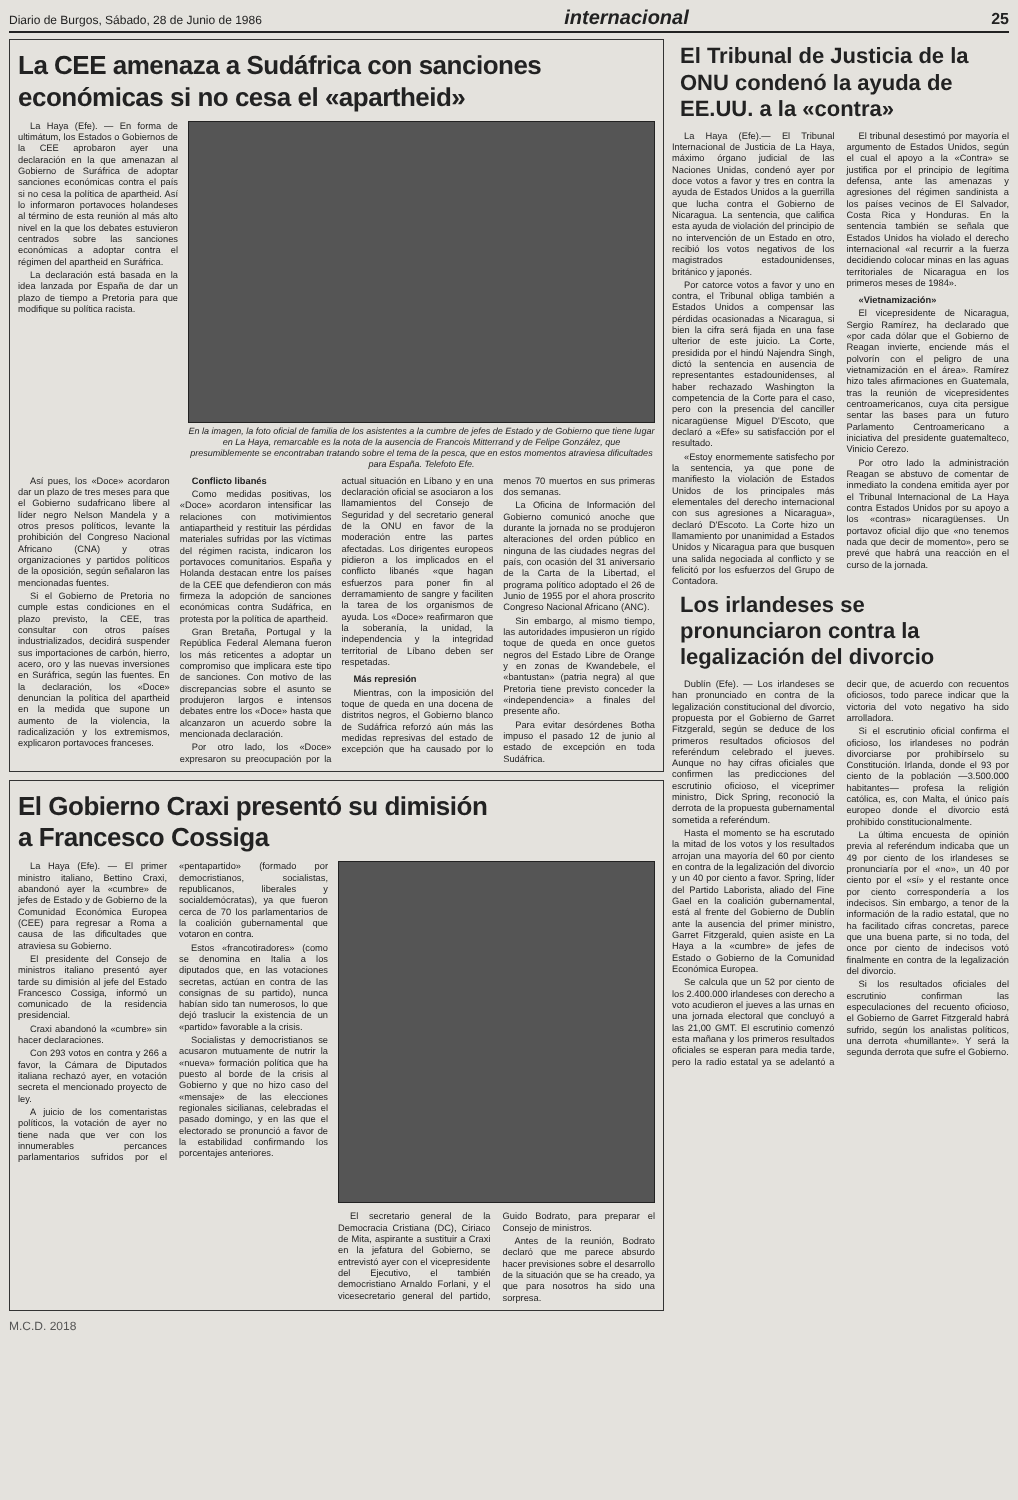Diario de Burgos, Sábado, 28 de Junio de 1986 internacional 25
La CEE amenaza a Sudáfrica con sanciones económicas si no cesa el «apartheid»
La Haya (Efe). — En forma de ultimátum, los Estados o Gobiernos de la CEE aprobaron ayer una declaración en la que amenazan al Gobierno de Suráfrica de adoptar sanciones económicas contra el país si no cesa la política de apartheid. Así lo informaron portavoces holandeses al término de esta reunión al más alto nivel en la que los debates estuvieron centrados sobre las sanciones económicas a adoptar contra el régimen del apartheid en Suráfrica.
La declaración está basada en la idea lanzada por España de dar un plazo de tiempo a Pretoria para que modifique su política racista.
En la imagen, la foto oficial de familia de los asistentes a la cumbre de jefes de Estado y de Gobierno que tiene lugar en La Haya, remarcable es la nota de la ausencia de Francois Mitterrand y de Felipe González, que presumiblemente se encontraban tratando sobre el tema de la pesca, que en estos momentos atraviesa dificultades para España. Telefoto Efe.
Así pues, los «Doce» acordaron dar un plazo de tres meses para que el Gobierno sudafricano libere al líder negro Nelson Mandela y a otros presos políticos, levante la prohibición del Congreso Nacional Africano (CNA) y otras organizaciones y partidos políticos de la oposición, según señalaron las mencionadas fuentes.
Si el Gobierno de Pretoria no cumple estas condiciones en el plazo previsto, la CEE, tras consultar con otros países industrializados, decidirá suspender sus importaciones de carbón, hierro, acero, oro y las nuevas inversiones en Suráfrica, según las fuentes. En la declaración, los «Doce» denuncian la política del apartheid en la medida que supone un aumento de la violencia, la radicalización y los extremismos, explicaron portavoces franceses.
Conflicto libanés
Como medidas positivas, los «Doce» acordaron intensificar las relaciones con motivimientos antiapartheid y restituir las pérdidas materiales sufridas por las víctimas del régimen racista, indicaron los portavoces comunitarios. España y Holanda destacan entre los países de la CEE que defendieron con más firmeza la adopción de sanciones económicas contra Sudáfrica, en protesta por la política de apartheid.
Gran Bretaña, Portugal y la República Federal Alemana fueron los más reticentes a adoptar un compromiso que implicara este tipo de sanciones. Con motivo de las discrepancias sobre el asunto se produjeron largos e intensos debates entre los «Doce» hasta que alcanzaron un acuerdo sobre la mencionada declaración.
Por otro lado, los «Doce» expresaron su preocupación por la actual situación en Líbano y en una declaración oficial se asociaron a los llamamientos del Consejo de Seguridad y del secretario general de la ONU en favor de la moderación entre las partes afectadas. Los dirigentes europeos pidieron a los implicados en el conflicto libanés «que hagan esfuerzos para poner fin al derramamiento de sangre y faciliten la tarea de los organismos de ayuda. Los «Doce» reafirmaron que la soberanía, la unidad, la independencia y la integridad territorial de Líbano deben ser respetadas.
Más represión
Mientras, con la imposición del toque de queda en una docena de distritos negros, el Gobierno blanco de Sudáfrica reforzó aún más las medidas represivas del estado de excepción que ha causado por lo menos 70 muertos en sus primeras dos semanas.
La Oficina de Información del Gobierno comunicó anoche que durante la jornada no se produjeron alteraciones del orden público en ninguna de las ciudades negras del país, con ocasión del 31 aniversario de la Carta de la Libertad, el programa político adoptado el 26 de Junio de 1955 por el ahora proscrito Congreso Nacional Africano (ANC).
Sin embargo, al mismo tiempo, las autoridades impusieron un rígido toque de queda en once guetos negros del Estado Libre de Orange y en zonas de Kwandebele, el «bantustan» (patria negra) al que Pretoria tiene previsto conceder la «independencia» a finales del presente año.
Para evitar desórdenes Botha impuso el pasado 12 de junio al estado de excepción en toda Sudáfrica.
El Gobierno Craxi presentó su dimisión
a Francesco Cossiga
La Haya (Efe). — El primer ministro italiano, Bettino Craxi, abandonó ayer la «cumbre» de jefes de Estado y de Gobierno de la Comunidad Económica Europea (CEE) para regresar a Roma a causa de las dificultades que atraviesa su Gobierno.
El presidente del Consejo de ministros italiano presentó ayer tarde su dimisión al jefe del Estado Francesco Cossiga, informó un comunicado de la residencia presidencial.
Craxi abandonó la «cumbre» sin hacer declaraciones.
Con 293 votos en contra y 266 a favor, la Cámara de Diputados italiana rechazó ayer, en votación secreta el mencionado proyecto de ley.
A juicio de los comentaristas políticos, la votación de ayer no tiene nada que ver con los innumerables percances parlamentarios sufridos por el «pentapartido» (formado por democristianos, socialistas, republicanos, liberales y socialdemócratas), ya que fueron cerca de 70 los parlamentarios de la coalición gubernamental que votaron en contra.
Estos «francotiradores» (como se denomina en Italia a los diputados que, en las votaciones secretas, actúan en contra de las consignas de su partido), nunca habían sido tan numerosos, lo que dejó traslucir la existencia de un «partido» favorable a la crisis.
Socialistas y democristianos se acusaron mutuamente de nutrir la «nueva» formación política que ha puesto al borde de la crisis al Gobierno y que no hizo caso del «mensaje» de las elecciones regionales sicilianas, celebradas el pasado domingo, y en las que el electorado se pronunció a favor de la estabilidad confirmando los porcentajes anteriores.
El secretario general de la Democracia Cristiana (DC), Ciriaco de Mita, aspirante a sustituir a Craxi en la jefatura del Gobierno, se entrevistó ayer con el vicepresidente del Ejecutivo, el también democristiano Arnaldo Forlani, y el vicesecretario general del partido, Guido Bodrato, para preparar el Consejo de ministros.
Antes de la reunión, Bodrato declaró que me parece absurdo hacer previsiones sobre el desarrollo de la situación que se ha creado, ya que para nosotros ha sido una sorpresa.
M.C.D. 2018
El Tribunal de Justicia de la ONU condenó la ayuda de EE.UU. a la «contra»
La Haya (Efe).— El Tribunal Internacional de Justicia de La Haya, máximo órgano judicial de las Naciones Unidas, condenó ayer por doce votos a favor y tres en contra la ayuda de Estados Unidos a la guerrilla que lucha contra el Gobierno de Nicaragua. La sentencia, que califica esta ayuda de violación del principio de no intervención de un Estado en otro, recibió los votos negativos de los magistrados estadounidenses, británico y japonés.
Por catorce votos a favor y uno en contra, el Tribunal obliga también a Estados Unidos a compensar las pérdidas ocasionadas a Nicaragua, si bien la cifra será fijada en una fase ulterior de este juicio. La Corte, presidida por el hindú Najendra Singh, dictó la sentencia en ausencia de representantes estadounidenses, al haber rechazado Washington la competencia de la Corte para el caso, pero con la presencia del canciller nicaragüense Miguel D'Escoto, que declaró a «Efe» su satisfacción por el resultado.
«Estoy enormemente satisfecho por la sentencia, ya que pone de manifiesto la violación de Estados Unidos de los principales más elementales del derecho internacional con sus agresiones a Nicaragua», declaró D'Escoto. La Corte hizo un llamamiento por unanimidad a Estados Unidos y Nicaragua para que busquen una salida negociada al conflicto y se felicitó por los esfuerzos del Grupo de Contadora.
El tribunal desestimó por mayoría el argumento de Estados Unidos, según el cual el apoyo a la «Contra» se justifica por el principio de legítima defensa, ante las amenazas y agresiones del régimen sandinista a los países vecinos de El Salvador, Costa Rica y Honduras. En la sentencia también se señala que Estados Unidos ha violado el derecho internacional «al recurrir a la fuerza decidiendo colocar minas en las aguas territoriales de Nicaragua en los primeros meses de 1984».
«Vietnamización»
El vicepresidente de Nicaragua, Sergio Ramírez, ha declarado que «por cada dólar que el Gobierno de Reagan invierte, enciende más el polvorín con el peligro de una vietnamización en el área». Ramírez hizo tales afirmaciones en Guatemala, tras la reunión de vicepresidentes centroamericanos, cuya cita persigue sentar las bases para un futuro Parlamento Centroamericano a iniciativa del presidente guatemalteco, Vinicio Cerezo.
Por otro lado la administración Reagan se abstuvo de comentar de inmediato la condena emitida ayer por el Tribunal Internacional de La Haya contra Estados Unidos por su apoyo a los «contras» nicaragüenses. Un portavoz oficial dijo que «no tenemos nada que decir de momento», pero se prevé que habrá una reacción en el curso de la jornada.
Los irlandeses se pronunciaron contra la legalización del divorcio
Dublín (Efe). — Los irlandeses se han pronunciado en contra de la legalización constitucional del divorcio, propuesta por el Gobierno de Garret Fitzgerald, según se deduce de los primeros resultados oficiosos del referéndum celebrado el jueves. Aunque no hay cifras oficiales que confirmen las predicciones del escrutinio oficioso, el viceprimer ministro, Dick Spring, reconoció la derrota de la propuesta gubernamental sometida a referéndum.
Hasta el momento se ha escrutado la mitad de los votos y los resultados arrojan una mayoría del 60 por ciento en contra de la legalización del divorcio y un 40 por ciento a favor. Spring, líder del Partido Laborista, aliado del Fine Gael en la coalición gubernamental, está al frente del Gobierno de Dublín ante la ausencia del primer ministro, Garret Fitzgerald, quien asiste en La Haya a la «cumbre» de jefes de Estado o Gobierno de la Comunidad Económica Europea.
Se calcula que un 52 por ciento de los 2.400.000 irlandeses con derecho a voto acudieron el jueves a las urnas en una jornada electoral que concluyó a las 21,00 GMT. El escrutinio comenzó esta mañana y los primeros resultados oficiales se esperan para media tarde, pero la radio estatal ya se adelantó a decir que, de acuerdo con recuentos oficiosos, todo parece indicar que la victoria del voto negativo ha sido arrolladora.
Si el escrutinio oficial confirma el oficioso, los irlandeses no podrán divorciarse por prohibírselo su Constitución. Irlanda, donde el 93 por ciento de la población —3.500.000 habitantes— profesa la religión católica, es, con Malta, el único país europeo donde el divorcio está prohibido constitucionalmente.
La última encuesta de opinión previa al referéndum indicaba que un 49 por ciento de los irlandeses se pronunciaría por el «no», un 40 por ciento por el «sí» y el restante once por ciento correspondería a los indecisos. Sin embargo, a tenor de la información de la radio estatal, que no ha facilitado cifras concretas, parece que una buena parte, si no toda, del once por ciento de indecisos votó finalmente en contra de la legalización del divorcio.
Si los resultados oficiales del escrutinio confirman las especulaciones del recuento oficioso, el Gobierno de Garret Fitzgerald habrá sufrido, según los analistas políticos, una derrota «humillante». Y será la segunda derrota que sufre el Gobierno.